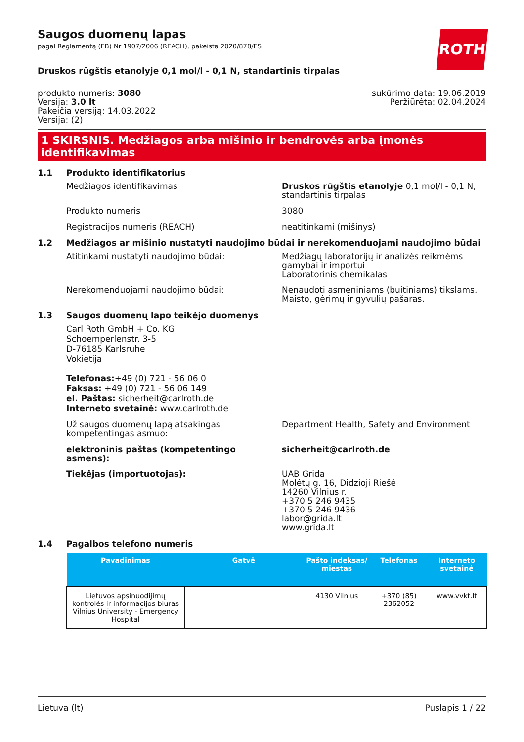Saugos duomenų lapas
pagal Reglamentą (EB) Nr 1907/2006 (REACH), pakeista 2020/878/ES
ROTH
Druskos rūgštis etanolyje 0,1 mol/l - 0,1 N, standartinis tirpalas
produkto numeris: 3080
Versija: 3.0 lt
Pakeičia versiją: 14.03.2022
Versija: (2)
sukūrimo data: 19.06.2019
Peržiūrėta: 02.04.2024
1 SKIRSNIS. Medžiagos arba mišinio ir bendrovės arba įmonės identifikavimas
1.1 Produkto identifikatorius
Medžiagos identifikavimas Druskos rūgštis etanolyje 0,1 mol/l - 0,1 N, standartinis tirpalas
Produkto numeris 3080
Registracijos numeris (REACH) neatitinkami (mišinys)
1.2 Medžiagos ar mišinio nustatyti naudojimo būdai ir nerekomenduojami naudojimo būdai
Atitinkami nustatyti naudojimo būdai: Medžiagų laboratorijų ir analizės reikmėms gamybai ir importui
Laboratorinis chemikalas
Nerekomenduojami naudojimo būdai: Nenaudoti asmeniniams (buitiniams) tikslams. Maisto, gėrimų ir gyvulių pašaras.
1.3 Saugos duomenų lapo teikėjo duomenys
Carl Roth GmbH + Co. KG
Schoemperlenstr. 3-5
D-76185 Karlsruhe
Vokietija
Telefonas:+49 (0) 721 - 56 06 0
Faksas: +49 (0) 721 - 56 06 149
el. Paštas: sicherheit@carlroth.de
Interneto svetainė: www.carlroth.de
Už saugos duomenų lapą atsakingas kompetentingas asmuo:
Department Health, Safety and Environment
elektroninis paštas (kompetentingo asmens):
sicherheit@carlroth.de
Tiekėjas (importuotojas): UAB Grida
Molėtų g. 16, Didzioji Riešė
14260 Vilnius r.
+370 5 246 9435
+370 5 246 9436
labor@grida.lt
www.grida.lt
1.4 Pagalbos telefono numeris
| Pavadinimas | Gatvė | Pašto indeksas/ miestas | Telefonas | Interneto svetainė |
| --- | --- | --- | --- | --- |
| Lietuvos apsinuodijimų kontrolės ir informacijos biuras Vilnius University - Emergency Hospital | | 4130 Vilnius | +370 (85) 2362052 | www.vvkt.lt |
Lietuva (lt) Puslapis 1 / 22